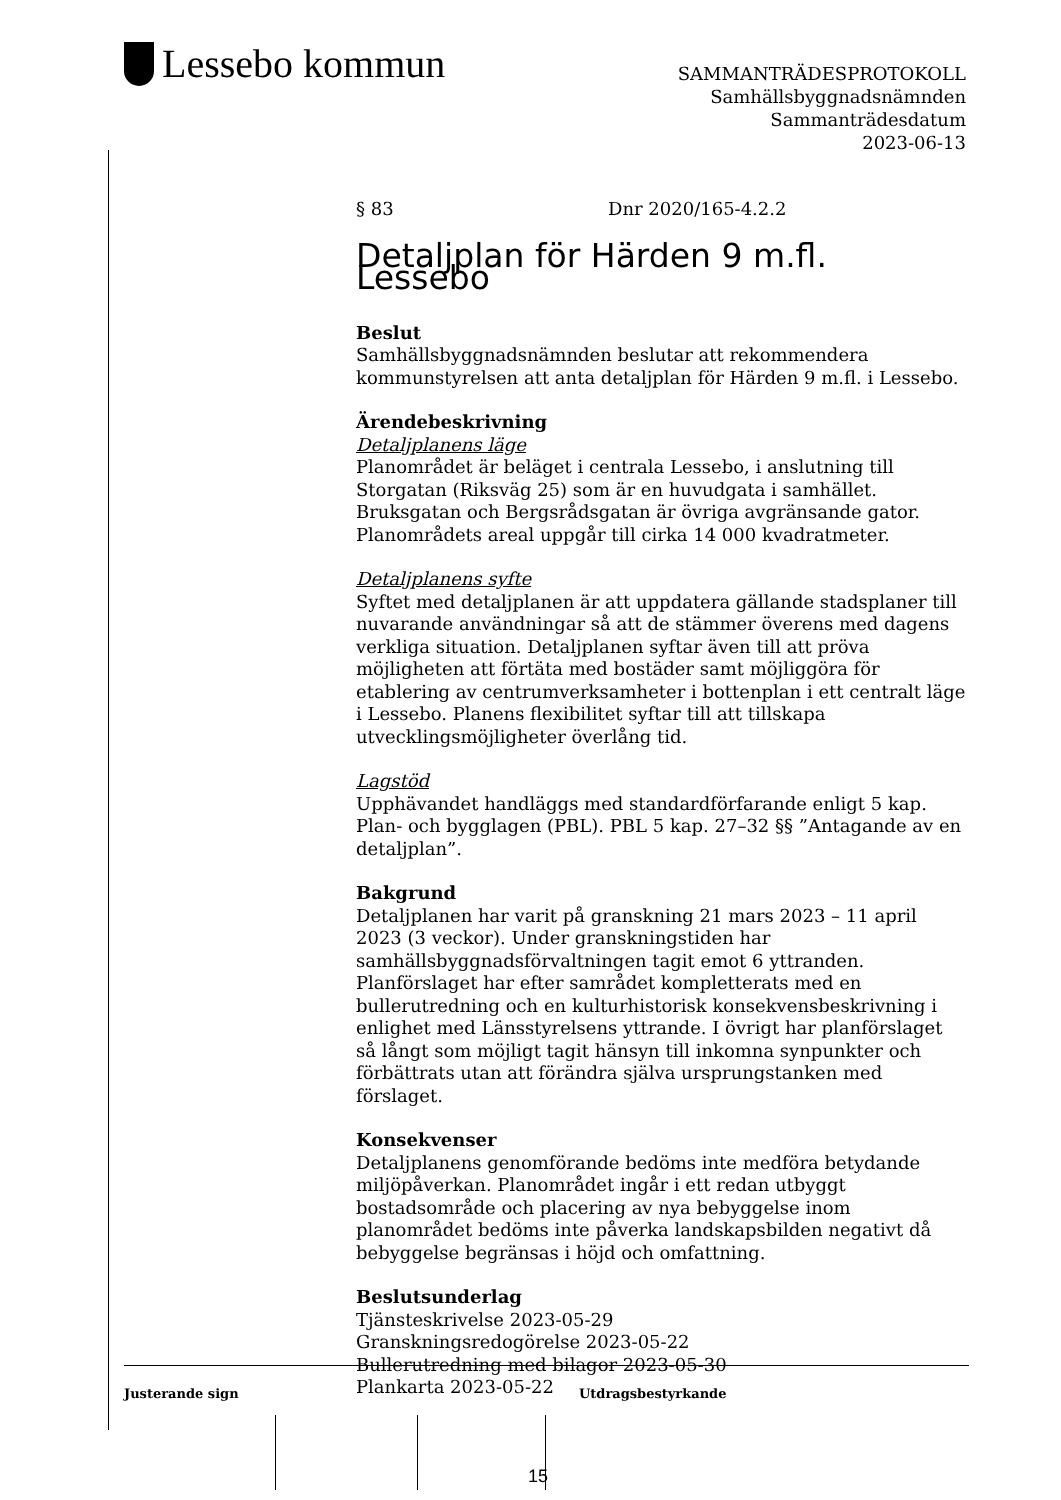Lessebo kommun
SAMMANTRÄDESPROTOKOLL
Samhällsbyggnadsnämnden
Sammanträdesdatum
2023-06-13
§ 83 Dnr 2020/165-4.2.2
Detaljplan för Härden 9 m.fl. Lessebo
Beslut
Samhällsbyggnadsnämnden beslutar att rekommendera kommunstyrelsen att anta detaljplan för Härden 9 m.fl. i Lessebo.
Ärendebeskrivning
Detaljplanens läge
Planområdet är beläget i centrala Lessebo, i anslutning till Storgatan (Riksväg 25) som är en huvudgata i samhället. Bruksgatan och Bergsrådsgatan är övriga avgränsande gator. Planområdets areal uppgår till cirka 14 000 kvadratmeter.
Detaljplanens syfte
Syftet med detaljplanen är att uppdatera gällande stadsplaner till nuvarande användningar så att de stämmer överens med dagens verkliga situation. Detaljplanen syftar även till att pröva möjligheten att förtäta med bostäder samt möjliggöra för etablering av centrumverksamheter i bottenplan i ett centralt läge i Lessebo. Planens flexibilitet syftar till att tillskapa utvecklingsmöjligheter överlång tid.
Lagstöd
Upphävandet handläggs med standardförfarande enligt 5 kap. Plan- och bygglagen (PBL). PBL 5 kap. 27–32 §§ ”Antagande av en detaljplan”.
Bakgrund
Detaljplanen har varit på granskning 21 mars 2023 – 11 april 2023 (3 veckor). Under granskningstiden har samhällsbyggnadsförvaltningen tagit emot 6 yttranden. Planförslaget har efter samrådet kompletterats med en bullerutredning och en kulturhistorisk konsekvensbeskrivning i enlighet med Länsstyrelsens yttrande. I övrigt har planförslaget så långt som möjligt tagit hänsyn till inkomna synpunkter och förbättrats utan att förändra själva ursprungstanken med förslaget.
Konsekvenser
Detaljplanens genomförande bedöms inte medföra betydande miljöpåverkan. Planområdet ingår i ett redan utbyggt bostadsområde och placering av nya bebyggelse inom planområdet bedöms inte påverka landskapsbilden negativt då bebyggelse begränsas i höjd och omfattning.
Beslutsunderlag
Tjänsteskrivelse 2023-05-29
Granskningsredogörelse 2023-05-22
Bullerutredning med bilagor 2023-05-30
Plankarta 2023-05-22
Justerande sign Utdragsbestyrkande
15